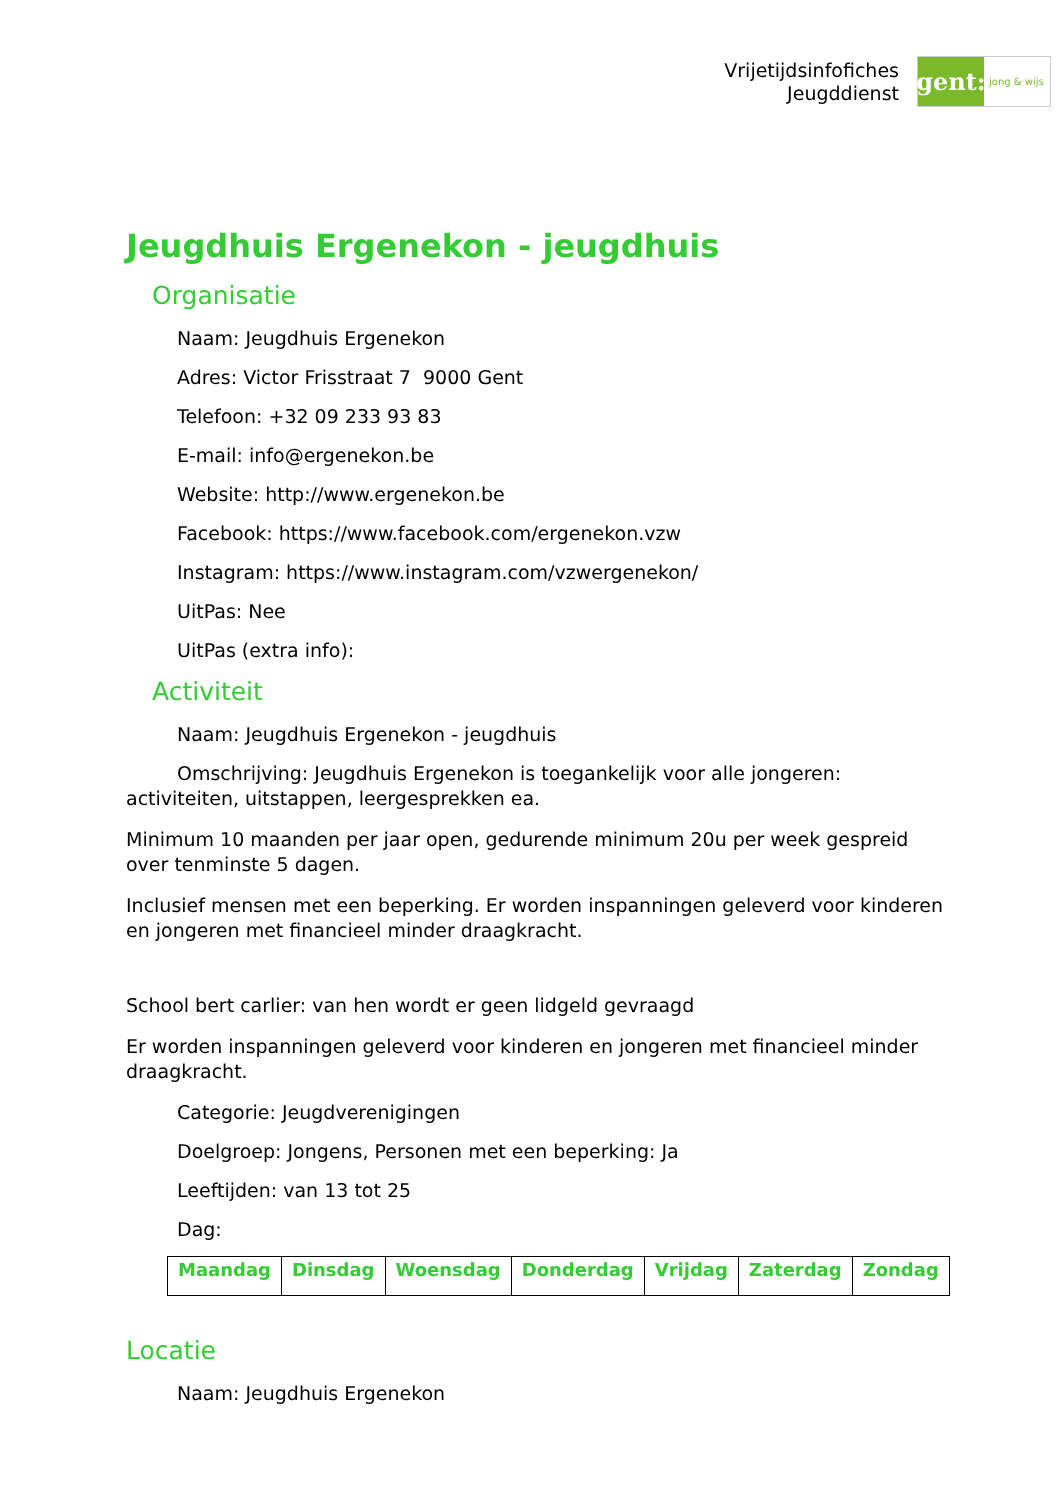Vrijetijdsinfofiches
Jeugddienst
gent:
jong & wijs
Jeugdhuis Ergenekon - jeugdhuis
Organisatie
Naam: Jeugdhuis Ergenekon
Adres: Victor Frisstraat 7 9000 Gent
Telefoon: +32 09 233 93 83
E-mail: info@ergenekon.be
Website: http://www.ergenekon.be
Facebook: https://www.facebook.com/ergenekon.vzw
Instagram: https://www.instagram.com/vzwergenekon/
UitPas: Nee
UitPas (extra info):
Activiteit
Naam: Jeugdhuis Ergenekon - jeugdhuis
Omschrijving: Jeugdhuis Ergenekon is toegankelijk voor alle jongeren: activiteiten, uitstappen, leergesprekken ea.
Minimum 10 maanden per jaar open, gedurende minimum 20u per week gespreid over tenminste 5 dagen.
Inclusief mensen met een beperking. Er worden inspanningen geleverd voor kinderen en jongeren met financieel minder draagkracht.
School bert carlier: van hen wordt er geen lidgeld gevraagd
Er worden inspanningen geleverd voor kinderen en jongeren met financieel minder draagkracht.
Categorie: Jeugdverenigingen
Doelgroep: Jongens, Personen met een beperking: Ja
Leeftijden: van 13 tot 25
Dag:
| Maandag | Dinsdag | Woensdag | Donderdag | Vrijdag | Zaterdag | Zondag |
Locatie
Naam: Jeugdhuis Ergenekon